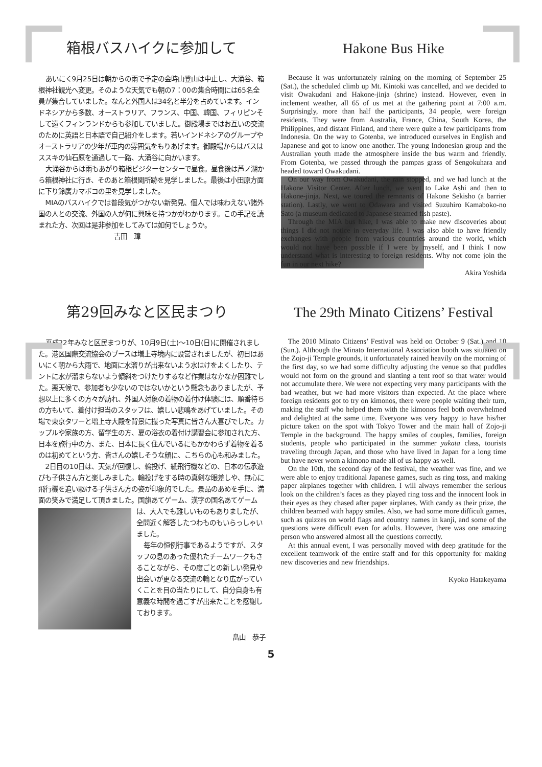箱根バスハイクに参加して
あいにく9月25日は朝からの雨で予定の金時山登山は中止し、大涌谷、箱根神社観光へ変更。そのような天気でも朝の7：00の集合時間には65名全員が集合していました。なんと外国人は34名と半分を占めています。インドネシアから多数、オーストラリア、フランス、中国、韓国、フィリピンそして遠くフィンランドからも参加していました。御殿場まではお互いの交流のために英語と日本語で自己紹介をします。若いインドネシアのグループやオーストラリアの少年が車内の雰囲気をもりあげます。御殿場からはバスはススキの仙石原を通過して一路、大涌谷に向かいます。
大涌谷からは雨もあがり箱根ビジターセンターで昼食。昼食後は芦ノ湖から箱根神社に行き、そのあと箱根関所跡を見学しました。 最後は小田原方面に下り鈴廣カマボコの里を見学しました。
MIAのバスハイクでは普段気がつかない新発見、個人では味わえない諸外国の人との交流、外国の人が何に興味を持つかがわかります。この手記を読まれた方、次回は是非参加をしてみては如何でしょうか。
吉田　璋
Hakone Bus Hike
Because it was unfortunately raining on the morning of September 25 (Sat.), the scheduled climb up Mt. Kintoki was cancelled, and we decided to visit Owakudani and Hakone-jinja (shrine) instead. However, even in inclement weather, all 65 of us met at the gathering point at 7:00 a.m. Surprisingly, more than half the participants, 34 people, were foreign residents. They were from Australia, France, China, South Korea, the Philippines, and distant Finland, and there were quite a few participants from Indonesia. On the way to Gotenba, we introduced ourselves in English and Japanese and got to know one another. The young Indonesian group and the Australian youth made the atmosphere inside the bus warm and friendly. From Gotenba, we passed through the pampas grass of Sengokuhara and headed toward Owakudani.
On our way from Owakudani, the rain stopped, and we had lunch at the Hakone Visitor Center. After lunch, we went to Lake Ashi and then to Hakone-jinja. Next, we toured the remnants of Hakone Sekisho (a barrier station). Lastly, we went to Odawara and visited Suzuhiro Kamaboko-no Sato (a museum dedicated to Japanese steamed fish paste).
Through the MIA bus hike, I was able to make new discoveries about things I did not notice in everyday life. I was also able to have friendly exchanges with people from various countries around the world, which would not have been possible if I were by myself, and I think I now understand what is interesting to foreign residents. Why not come join the fun in our next hike?
Akira Yoshida
第29回みなと区民まつり
平成22年みなと区民まつりが、10月9日(土)～10日(日)に開催されました。港区国際交流協会のブースは増上寺境内に設営されましたが、初日はあいにく朝から大雨で、地面に水溜りが出来ないよう水はけをよくしたり、テントに水が溜まらないよう傾斜をつけたりするなど作業はなかなか困難でした。悪天候で、参加者も少ないのではないかという懸念もありましたが、予想以上に多くの方々が訪れ、外国人対象の着物の着付け体験には、順番待ちの方もいて、着付け担当のスタッフは、嬉しい悲鳴をあげていました。その場で東京タワーと増上寺大殿を背景に撮った写真に皆さん大喜びでした。カップルや家族の方、留学生の方、夏の浴衣の着付け講習会に参加された方、日本を旅行中の方、また、日本に長く住んでいるにもかかわらず着物を着るのは初めてという方、皆さんの嬉しそうな顔に、こちらの心も和みました。
2日目の10日は、天気が回復し、輪投げ、紙飛行機などの、日本の伝承遊びも子供さん方と楽しみました。輪投げをする時の真剣な眼差しや、無心に飛行機を追い駆ける子供さん方の姿が印象的でした。景品のあめを手に、満面の笑みで満足して頂きました。国旗あてゲーム、 漢字の国名あてゲームは、大人でも難しいものもありましたが、全問近く解答したつわものもいらっしゃいました。
毎年の恒例行事であるようですが、スタッフの息のあった優れたチームワークもさることながら、その度ごとの新しい発見や出会いが更なる交流の輪となり広がっていくことを目の当たりにして、自分自身も有意義な時間を過ごすが出来たことを感謝しております。
畠山　恭子
The 29th Minato Citizens’ Festival
The 2010 Minato Citizens’ Festival was held on October 9 (Sat.) and 10 (Sun.). Although the Minato International Association booth was situated on the Zojo-ji Temple grounds, it unfortunately rained heavily on the morning of the first day, so we had some difficulty adjusting the venue so that puddles would not form on the ground and slanting a tent roof so that water would not accumulate there. We were not expecting very many participants with the bad weather, but we had more visitors than expected. At the place where foreign residents got to try on kimonos, there were people waiting their turn, making the staff who helped them with the kimonos feel both overwhelmed and delighted at the same time. Everyone was very happy to have his/her picture taken on the spot with Tokyo Tower and the main hall of Zojo-ji Temple in the background. The happy smiles of couples, families, foreign students, people who participated in the summer yukata class, tourists traveling through Japan, and those who have lived in Japan for a long time but have never worn a kimono made all of us happy as well.
On the 10th, the second day of the festival, the weather was fine, and we were able to enjoy traditional Japanese games, such as ring toss, and making paper airplanes together with children. I will always remember the serious look on the children’s faces as they played ring toss and the innocent look in their eyes as they chased after paper airplanes. With candy as their prize, the children beamed with happy smiles. Also, we had some more difficult games, such as quizzes on world flags and country names in kanji, and some of the questions were difficult even for adults. However, there was one amazing person who answered almost all the questions correctly.
At this annual event, I was personally moved with deep gratitude for the excellent teamwork of the entire staff and for this opportunity for making new discoveries and new friendships.
Kyoko Hatakeyama
5